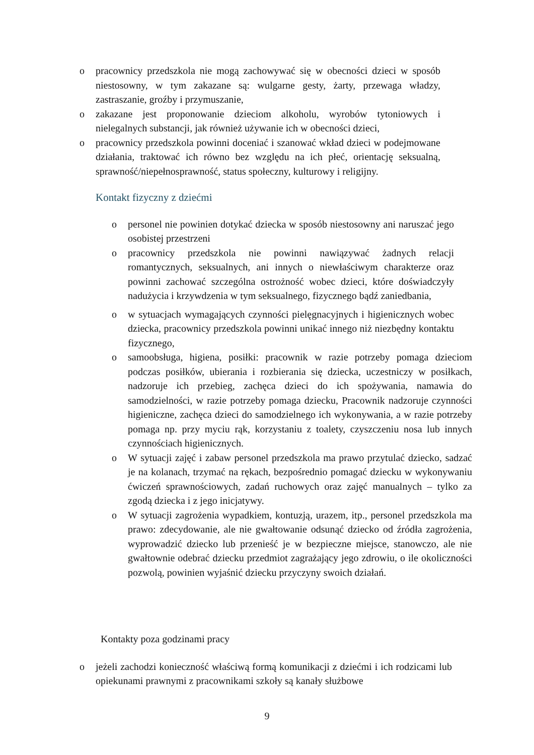o pracownicy przedszkola nie mogą zachowywać się w obecności dzieci w sposób niestosowny, w tym zakazane są: wulgarne gesty, żarty, przewaga władzy, zastraszanie, groźby i przymuszanie,
o zakazane jest proponowanie dzieciom alkoholu, wyrobów tytoniowych i nielegalnych substancji, jak również używanie ich w obecności dzieci,
o pracownicy przedszkola powinni doceniać i szanować wkład dzieci w podejmowane działania, traktować ich równo bez względu na ich płeć, orientację seksualną, sprawność/niepełnosprawność, status społeczny, kulturowy i religijny.
Kontakt fizyczny z dziećmi
o personel nie powinien dotykać dziecka w sposób niestosowny ani naruszać jego osobistej przestrzeni
o pracownicy przedszkola nie powinni nawiązywać żadnych relacji romantycznych, seksualnych, ani innych o niewłaściwym charakterze oraz powinni zachować szczególna ostrożność wobec dzieci, które doświadczyły nadużycia i krzywdzenia w tym seksualnego, fizycznego bądź zaniedbania,
o w sytuacjach wymagających czynności pielęgnacyjnych i higienicznych wobec dziecka, pracownicy przedszkola powinni unikać innego niż niezbędny kontaktu fizycznego,
o samoobsługa, higiena, posiłki: pracownik w razie potrzeby pomaga dzieciom podczas posiłków, ubierania i rozbierania się dziecka, uczestniczy w posiłkach, nadzoruje ich przebieg, zachęca dzieci do ich spożywania, namawia do samodzielności, w razie potrzeby pomaga dziecku, Pracownik nadzoruje czynności higieniczne, zachęca dzieci do samodzielnego ich wykonywania, a w razie potrzeby pomaga np. przy myciu rąk, korzystaniu z toalety, czyszczeniu nosa lub innych czynnościach higienicznych.
o W sytuacji zajęć i zabaw personel przedszkola ma prawo przytulać dziecko, sadzać je na kolanach, trzymać na rękach, bezpośrednio pomagać dziecku w wykonywaniu ćwiczeń sprawnościowych, zadań ruchowych oraz zajęć manualnych – tylko za zgodą dziecka i z jego inicjatywy.
o W sytuacji zagrożenia wypadkiem, kontuzją, urazem, itp., personel przedszkola ma prawo: zdecydowanie, ale nie gwałtowanie odsunąć dziecko od źródła zagrożenia, wyprowadzić dziecko lub przenieść je w bezpieczne miejsce, stanowczo, ale nie gwałtownie odebrać dziecku przedmiot zagrażający jego zdrowiu, o ile okoliczności pozwolą, powinien wyjaśnić dziecku przyczyny swoich działań.
Kontakty poza godzinami pracy
o jeżeli zachodzi konieczność właściwą formą komunikacji z dziećmi i ich rodzicami lub opiekunami prawnymi z pracownikami szkoły są kanały służbowe
9